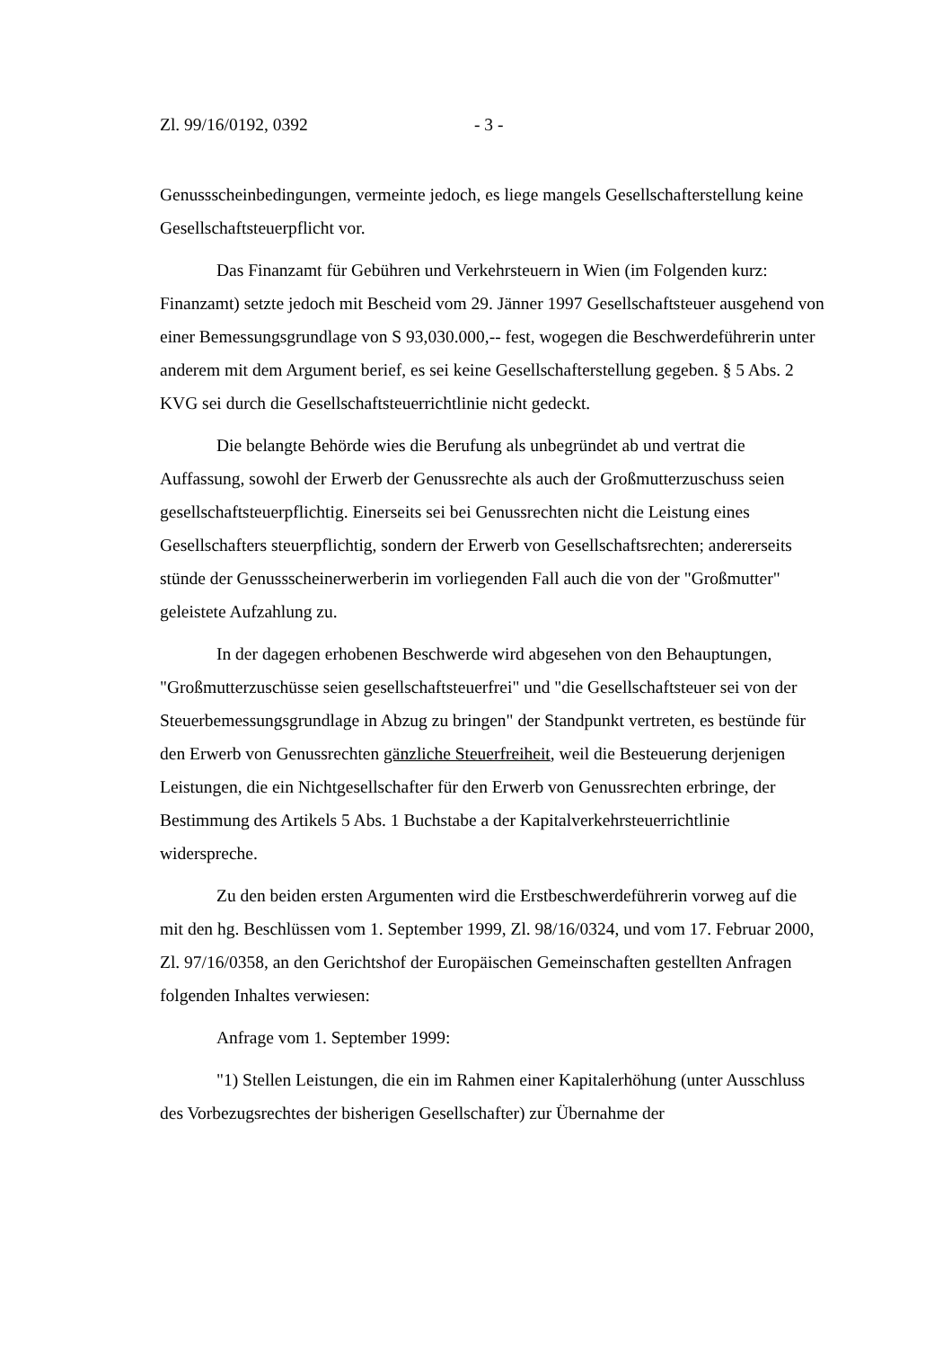Zl. 99/16/0192, 0392 - 3 -
Genussscheinbedingungen, vermeinte jedoch, es liege mangels Gesellschafterstellung keine Gesellschaftsteuerpflicht vor.
Das Finanzamt für Gebühren und Verkehrsteuern in Wien (im Folgenden kurz: Finanzamt) setzte jedoch mit Bescheid vom 29. Jänner 1997 Gesellschaftsteuer ausgehend von einer Bemessungsgrundlage von S 93,030.000,-- fest, wogegen die Beschwerdeführerin unter anderem mit dem Argument berief, es sei keine Gesellschafterstellung gegeben. § 5 Abs. 2 KVG sei durch die Gesellschaftsteuerrichtlinie nicht gedeckt.
Die belangte Behörde wies die Berufung als unbegründet ab und vertrat die Auffassung, sowohl der Erwerb der Genussrechte als auch der Großmutterzuschuss seien gesellschaftsteuerpflichtig. Einerseits sei bei Genussrechten nicht die Leistung eines Gesellschafters steuerpflichtig, sondern der Erwerb von Gesellschaftsrechten; andererseits stünde der Genussscheinerwerberin im vorliegenden Fall auch die von der "Großmutter" geleistete Aufzahlung zu.
In der dagegen erhobenen Beschwerde wird abgesehen von den Behauptungen, "Großmutterzuschüsse seien gesellschaftsteuerfrei" und "die Gesellschaftsteuer sei von der Steuerbemessungsgrundlage in Abzug zu bringen" der Standpunkt vertreten, es bestünde für den Erwerb von Genussrechten gänzliche Steuerfreiheit, weil die Besteuerung derjenigen Leistungen, die ein Nichtgesellschafter für den Erwerb von Genussrechten erbringe, der Bestimmung des Artikels 5 Abs. 1 Buchstabe a der Kapitalverkehrsteuerrichtlinie widerspreche.
Zu den beiden ersten Argumenten wird die Erstbeschwerdeführerin vorweg auf die mit den hg. Beschlüssen vom 1. September 1999, Zl. 98/16/0324, und vom 17. Februar 2000, Zl. 97/16/0358, an den Gerichtshof der Europäischen Gemeinschaften gestellten Anfragen folgenden Inhaltes verwiesen:
Anfrage vom 1. September 1999:
"1) Stellen Leistungen, die ein im Rahmen einer Kapitalerhöhung (unter Ausschluss des Vorbezugsrechtes der bisherigen Gesellschafter) zur Übernahme der